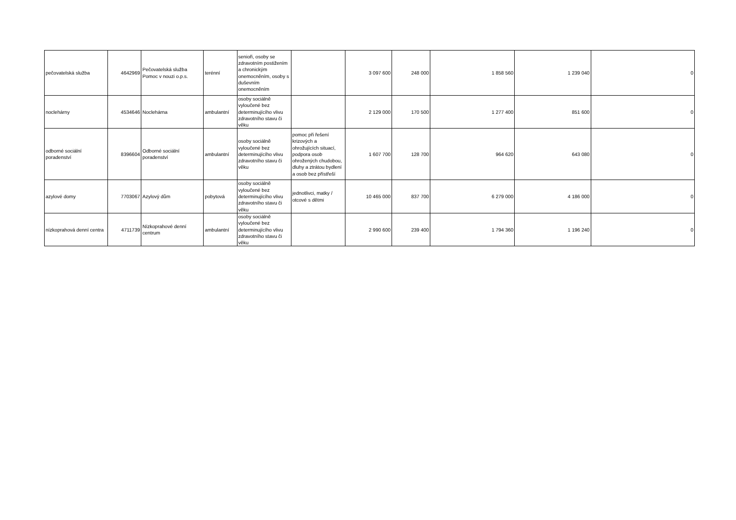| pečovatelská služba | 4642969 | Pečovatelská služba Pomoc v nouzi o.p.s. | terénní | senioři, osoby se zdravotním postižením a chronickým onemocněním, osoby s duševním onemocněním | | 3 097 600 | 248 000 | 1 858 560 | 1 239 040 | 0 |
| noclehárny | 4534646 | Noclehárna | ambulantní | osoby sociálně vyloučené bez determinujícího vlivu zdravotního stavu či věku | | 2 129 000 | 170 500 | 1 277 400 | 851 600 | 0 |
| odborné sociální poradenství | 8396604 | Odborné sociální poradenství | ambulantní | osoby sociálně vyloučené bez determinujícího vlivu zdravotního stavu či věku | pomoc při řešení krizových a ohrožujících situací, podpora osob ohrožených chudobou, dluhy a ztrátou bydlení a osob bez přístřeší | 1 607 700 | 128 700 | 964 620 | 643 080 | 0 |
| azylové domy | 7703067 | Azylový dům | pobytová | osoby sociálně vyloučené bez determinujícího vlivu zdravotního stavu či věku | jednotlivci, matky / otcové s dětmi | 10 465 000 | 837 700 | 6 279 000 | 4 186 000 | 0 |
| nízkoprahová denní centra | 4711739 | Nízkoprahové denní centrum | ambulantní | osoby sociálně vyloučené bez determinujícího vlivu zdravotního stavu či věku | | 2 990 600 | 239 400 | 1 794 360 | 1 196 240 | 0 |